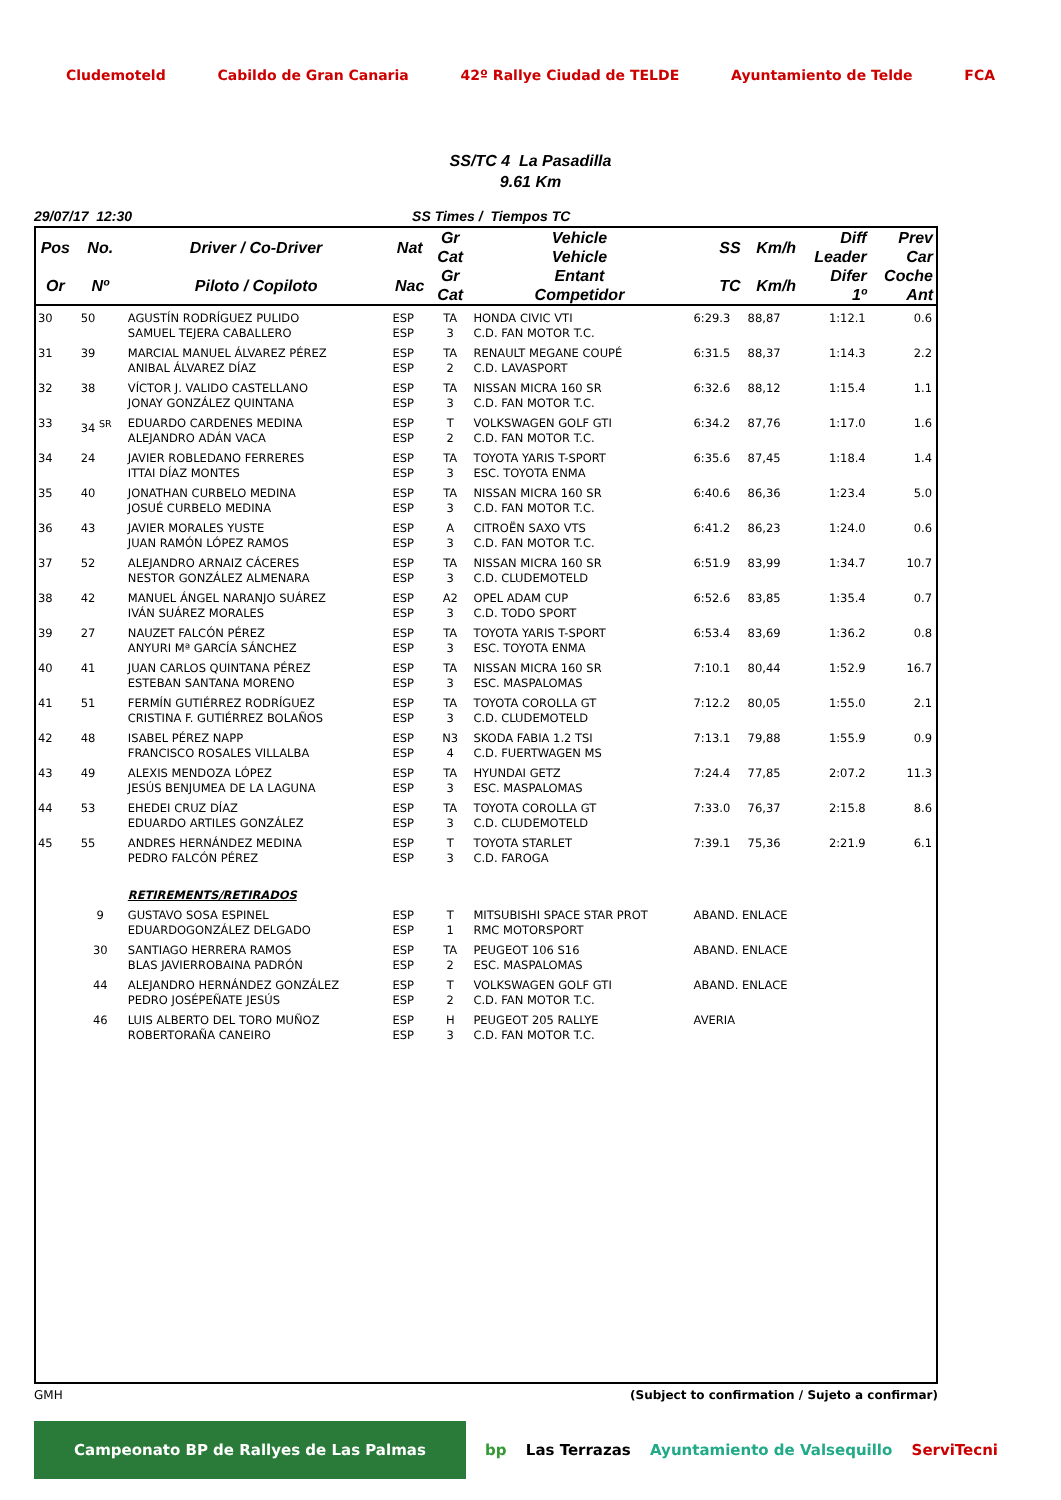Cludemoteld Cabildo de Gran Canaria 42º Rallye Ciudad de TELDE Ayuntamiento de Telde FCA
SS/TC 4 La Pasadilla
9.61 Km
29/07/17 12:30 SS Times / Tiempos TC
| Pos | No. | Driver / Co-Driver | Nat | Gr Cat | Vehicle Vehicle | SS | Km/h | Diff Leader | Prev Car |
| --- | --- | --- | --- | --- | --- | --- | --- | --- | --- |
| Or | Nº | Piloto / Copiloto | Nac | Gr Cat | Entant Competidor | TC | Km/h | Difer 1º | Coche Ant |
| 30 | 50 | AGUSTÍN RODRÍGUEZ PULIDO SAMUEL TEJERA CABALLERO | ESP ESP | TA 3 | HONDA CIVIC VTI C.D. FAN MOTOR T.C. | 6:29.3 | 88,87 | 1:12.1 | 0.6 |
| 31 | 39 | MARCIAL MANUEL ÁLVAREZ PÉREZ ANIBAL ÁLVAREZ DÍAZ | ESP ESP | TA 2 | RENAULT MEGANE COUPÉ C.D. LAVASPORT | 6:31.5 | 88,37 | 1:14.3 | 2.2 |
| 32 | 38 | VÍCTOR J. VALIDO CASTELLANO JONAY GONZÁLEZ QUINTANA | ESP ESP | TA 3 | NISSAN MICRA 160 SR C.D. FAN MOTOR T.C. | 6:32.6 | 88,12 | 1:15.4 | 1.1 |
| 33 | 34 <sup>SR</sup> | EDUARDO CARDENES MEDINA ALEJANDRO ADÁN VACA | ESP ESP | T 2 | VOLKSWAGEN GOLF GTI C.D. FAN MOTOR T.C. | 6:34.2 | 87,76 | 1:17.0 | 1.6 |
| 34 | 24 | JAVIER ROBLEDANO FERRERES ITTAI DÍAZ MONTES | ESP ESP | TA 3 | TOYOTA YARIS T-SPORT ESC. TOYOTA ENMA | 6:35.6 | 87,45 | 1:18.4 | 1.4 |
| 35 | 40 | JONATHAN CURBELO MEDINA JOSUÉ CURBELO MEDINA | ESP ESP | TA 3 | NISSAN MICRA 160 SR C.D. FAN MOTOR T.C. | 6:40.6 | 86,36 | 1:23.4 | 5.0 |
| 36 | 43 | JAVIER MORALES YUSTE JUAN RAMÓN LÓPEZ RAMOS | ESP ESP | A 3 | CITROËN SAXO VTS C.D. FAN MOTOR T.C. | 6:41.2 | 86,23 | 1:24.0 | 0.6 |
| 37 | 52 | ALEJANDRO ARNAIZ CÁCERES NESTOR GONZÁLEZ ALMENARA | ESP ESP | TA 3 | NISSAN MICRA 160 SR C.D. CLUDEMOTELD | 6:51.9 | 83,99 | 1:34.7 | 10.7 |
| 38 | 42 | MANUEL ÁNGEL NARANJO SUÁREZ IVÁN SUÁREZ MORALES | ESP ESP | A2 3 | OPEL ADAM CUP C.D. TODO SPORT | 6:52.6 | 83,85 | 1:35.4 | 0.7 |
| 39 | 27 | NAUZET FALCÓN PÉREZ ANYURI Mª GARCÍA SÁNCHEZ | ESP ESP | TA 3 | TOYOTA YARIS T-SPORT ESC. TOYOTA ENMA | 6:53.4 | 83,69 | 1:36.2 | 0.8 |
| 40 | 41 | JUAN CARLOS QUINTANA PÉREZ ESTEBAN SANTANA MORENO | ESP ESP | TA 3 | NISSAN MICRA 160 SR ESC. MASPALOMAS | 7:10.1 | 80,44 | 1:52.9 | 16.7 |
| 41 | 51 | FERMÍN GUTIÉRREZ RODRÍGUEZ CRISTINA F. GUTIÉRREZ BOLAÑOS | ESP ESP | TA 3 | TOYOTA COROLLA GT C.D. CLUDEMOTELD | 7:12.2 | 80,05 | 1:55.0 | 2.1 |
| 42 | 48 | ISABEL PÉREZ NAPP FRANCISCO ROSALES VILLALBA | ESP ESP | N3 4 | SKODA FABIA 1.2 TSI C.D. FUERTWAGEN MS | 7:13.1 | 79,88 | 1:55.9 | 0.9 |
| 43 | 49 | ALEXIS MENDOZA LÓPEZ JESÚS BENJUMEA DE LA LAGUNA | ESP ESP | TA 3 | HYUNDAI GETZ ESC. MASPALOMAS | 7:24.4 | 77,85 | 2:07.2 | 11.3 |
| 44 | 53 | EHEDEI CRUZ DÍAZ EDUARDO ARTILES GONZÁLEZ | ESP ESP | TA 3 | TOYOTA COROLLA GT C.D. CLUDEMOTELD | 7:33.0 | 76,37 | 2:15.8 | 8.6 |
| 45 | 55 | ANDRES HERNÁNDEZ MEDINA PEDRO FALCÓN PÉREZ | ESP ESP | T 3 | TOYOTA STARLET C.D. FAROGA | 7:39.1 | 75,36 | 2:21.9 | 6.1 |
| | | RETIREMENTS/RETIRADOS | | | | | | | |
| | 9 | GUSTAVO SOSA ESPINEL EDUARDOGONZÁLEZ DELGADO | ESP ESP | T 1 | MITSUBISHI SPACE STAR PROT RMC MOTORSPORT | ABAND. ENLACE | | | |
| | 30 | SANTIAGO HERRERA RAMOS BLAS JAVIERROBAINA PADRÓN | ESP ESP | TA 2 | PEUGEOT 106 S16 ESC. MASPALOMAS | ABAND. ENLACE | | | |
| | 44 | ALEJANDRO HERNÁNDEZ GONZÁLEZ PEDRO JOSÉPEÑATE JESÚS | ESP ESP | T 2 | VOLKSWAGEN GOLF GTI C.D. FAN MOTOR T.C. | ABAND. ENLACE | | | |
| | 46 | LUIS ALBERTO DEL TORO MUÑOZ ROBERTORAÑA CANEIRO | ESP ESP | H 3 | PEUGEOT 205 RALLYE C.D. FAN MOTOR T.C. | AVERIA | | | |
GMH (Subject to confirmation / Sujeto a confirmar)
Campeonato BP de Rallyes de Las Palmas bp Las Terrazas Ayuntamiento de Valsequillo ServiTecni